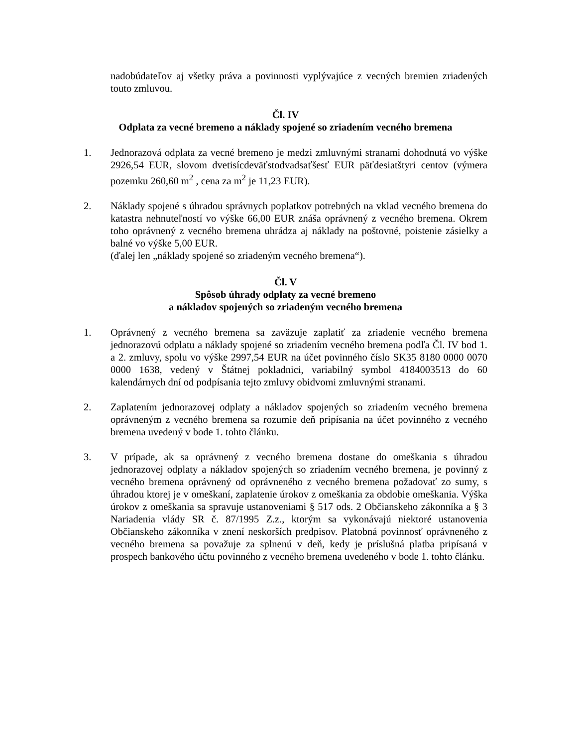nadobúdateľov aj všetky práva a povinnosti vyplývajúce z vecných bremien zriadených touto zmluvou.
Čl. IV
Odplata za vecné bremeno a náklady spojené so zriadením vecného bremena
1. Jednorazová odplata za vecné bremeno je medzi zmluvnými stranami dohodnutá vo výške 2926,54 EUR, slovom dvetisícdeväťstodvadsaťšesť EUR päťdesiatštyri centov (výmera pozemku 260,60 m<sup>2</sup> , cena za m<sup>2</sup> je 11,23 EUR).
2. Náklady spojené s úhradou správnych poplatkov potrebných na vklad vecného bremena do katastra nehnuteľností vo výške 66,00 EUR znáša oprávnený z vecného bremena. Okrem toho oprávnený z vecného bremena uhrádza aj náklady na poštovné, poistenie zásielky a balné vo výške 5,00 EUR.
(ďalej len „náklady spojené so zriadeným vecného bremena“).
Čl. V
Spôsob úhrady odplaty za vecné bremeno
a nákladov spojených so zriadeným vecného bremena
1. Oprávnený z vecného bremena sa zaväzuje zaplatiť za zriadenie vecného bremena jednorazovú odplatu a náklady spojené so zriadením vecného bremena podľa Čl. IV bod 1. a 2. zmluvy, spolu vo výške 2997,54 EUR na účet povinného číslo SK35 8180 0000 0070 0000 1638, vedený v Štátnej pokladnici, variabilný symbol 4184003513 do 60 kalendárnych dní od podpísania tejto zmluvy obidvomi zmluvnými stranami.
2. Zaplatením jednorazovej odplaty a nákladov spojených so zriadením vecného bremena oprávneným z vecného bremena sa rozumie deň pripísania na účet povinného z vecného bremena uvedený v bode 1. tohto článku.
3. V prípade, ak sa oprávnený z vecného bremena dostane do omeškania s úhradou jednorazovej odplaty a nákladov spojených so zriadením vecného bremena, je povinný z vecného bremena oprávnený od oprávneného z vecného bremena požadovať zo sumy, s úhradou ktorej je v omeškaní, zaplatenie úrokov z omeškania za obdobie omeškania. Výška úrokov z omeškania sa spravuje ustanoveniami § 517 ods. 2 Občianskeho zákonníka a § 3 Nariadenia vlády SR č. 87/1995 Z.z., ktorým sa vykonávajú niektoré ustanovenia Občianskeho zákonníka v znení neskorších predpisov. Platobná povinnosť oprávneného z vecného bremena sa považuje za splnenú v deň, kedy je príslušná platba pripísaná v prospech bankového účtu povinného z vecného bremena uvedeného v bode 1. tohto článku.